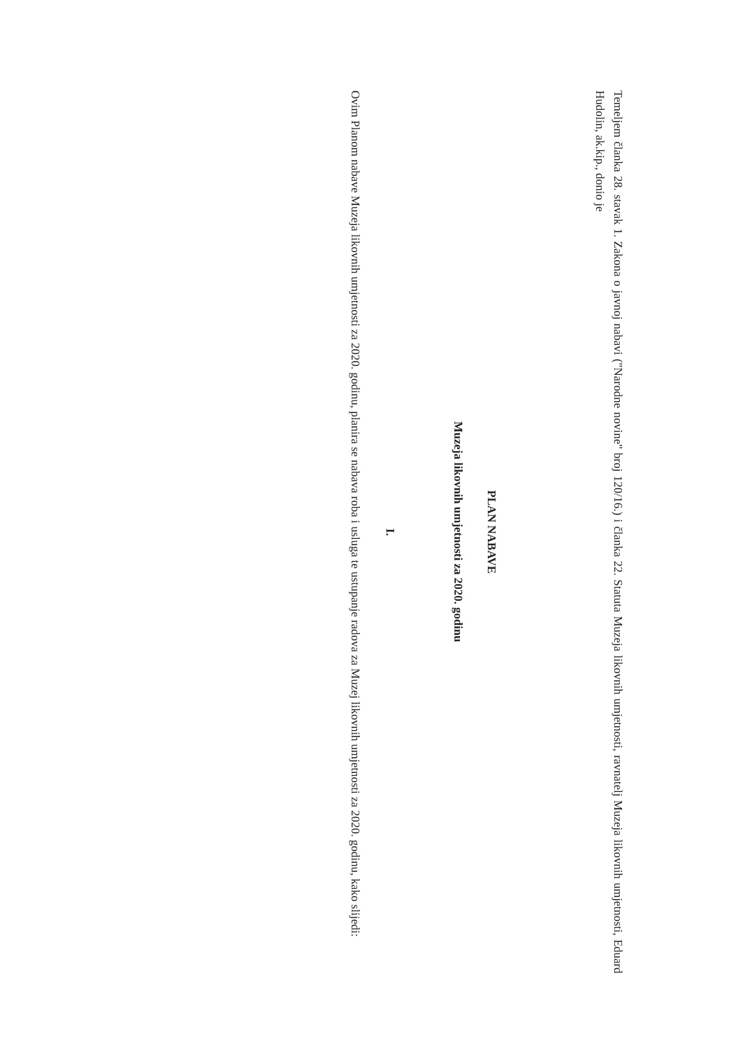Temeljem članka 28. stavak 1. Zakona o javnoj nabavi ("Narodne novine" broj 120/16.) i članka 22. Statuta Muzeja likovnih umjetnosti, ravnatelj Muzeja likovnih umjetnosti, Eduard Hudolin, ak.kip., donio je
PLAN NABAVE
Muzeja likovnih umjetnosti za 2020. godinu
I.
Ovim Planom nabave Muzeja likovnih umjetnosti za 2020. godinu, planira se nabava roba i usluga te ustupanje radova za Muzej likovnih umjetnosti za 2020. godinu, kako slijedi: